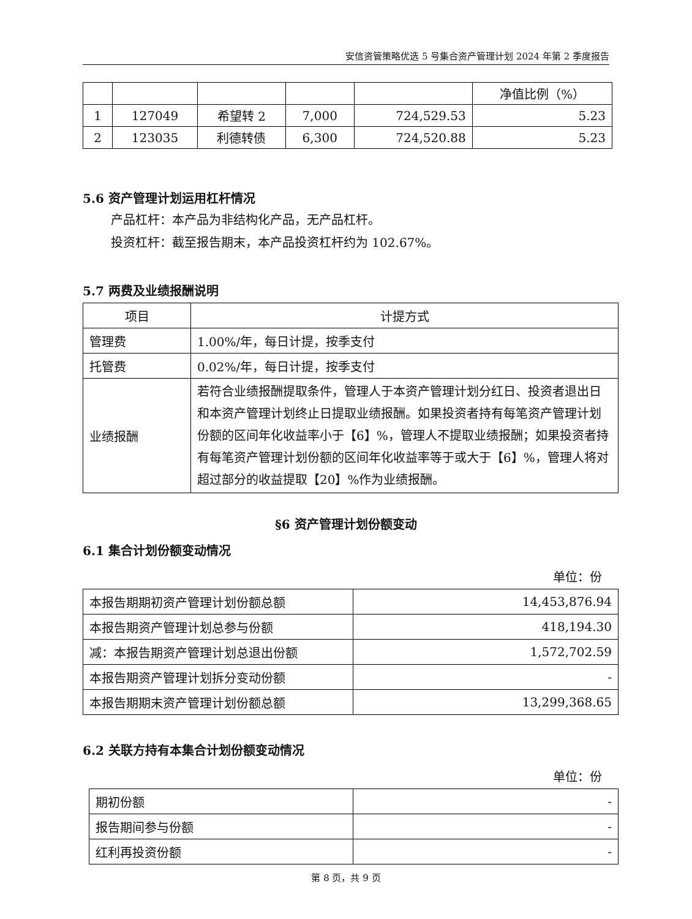安信资管策略优选 5 号集合资产管理计划 2024 年第 2 季度报告
| | | | | | 净值比例（%） |
| 1 | 127049 | 希望转 2 | 7,000 | 724,529.53 | 5.23 |
| 2 | 123035 | 利德转债 | 6,300 | 724,520.88 | 5.23 |
5.6 资产管理计划运用杠杆情况
产品杠杆：本产品为非结构化产品，无产品杠杆。
投资杠杆：截至报告期末，本产品投资杠杆约为 102.67%。
5.7 两费及业绩报酬说明
| 项目 | 计提方式 |
| 管理费 | 1.00%/年，每日计提，按季支付 |
| 托管费 | 0.02%/年，每日计提，按季支付 |
| 业绩报酬 | 若符合业绩报酬提取条件，管理人于本资产管理计划分红日、投资者退出日和本资产管理计划终止日提取业绩报酬。如果投资者持有每笔资产管理计划份额的区间年化收益率小于【6】%，管理人不提取业绩报酬；如果投资者持有每笔资产管理计划份额的区间年化收益率等于或大于【6】%，管理人将对超过部分的收益提取【20】%作为业绩报酬。 |
§6 资产管理计划份额变动
6.1 集合计划份额变动情况
单位：份
| 本报告期期初资产管理计划份额总额 | 14,453,876.94 |
| 本报告期资产管理计划总参与份额 | 418,194.30 |
| 减：本报告期资产管理计划总退出份额 | 1,572,702.59 |
| 本报告期资产管理计划拆分变动份额 | - |
| 本报告期期末资产管理计划份额总额 | 13,299,368.65 |
6.2 关联方持有本集合计划份额变动情况
单位：份
| 期初份额 | - |
| 报告期间参与份额 | - |
| 红利再投资份额 | - |
第 8 页，共 9 页